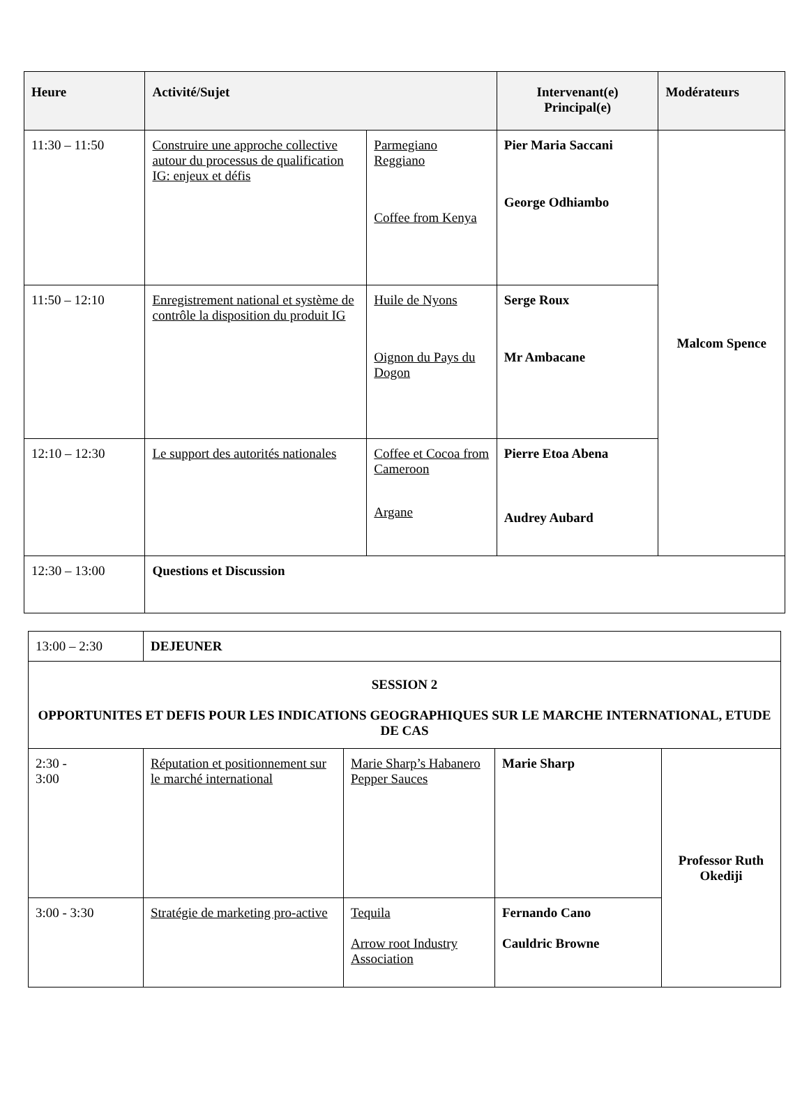| Heure | Activité/Sujet | | Intervenant(e) Principal(e) | Modérateurs |
| --- | --- | --- | --- | --- |
| 11:30 – 11:50 | Construire une approche collective autour du processus de qualification IG: enjeux et défis | Parmegiano Reggiano Coffee from Kenya | Pier Maria Saccani George Odhiambo | Malcom Spence |
| 11:50 – 12:10 | Enregistrement national et système de contrôle la disposition du produit IG | Huile de Nyons Oignon du Pays du Dogon | Serge Roux Mr Ambacane | |
| 12:10 – 12:30 | Le support des autorités nationales | Coffee et Cocoa from Cameroon Argane | Pierre Etoa Abena Audrey Aubard | |
| 12:30 – 13:00 | Questions et Discussion | | | |
| 13:00 – 2:30 | DEJEUNER | | | |
| SESSION 2 OPPORTUNITES ET DEFIS POUR LES INDICATIONS GEOGRAPHIQUES SUR LE MARCHE INTERNATIONAL, ETUDE DE CAS | | | | |
| 2:30 - 3:00 | Réputation et positionnement sur le marché international | Marie Sharp’s Habanero Pepper Sauces | Marie Sharp | Professor Ruth Okediji |
| 3:00 - 3:30 | Stratégie de marketing pro-active | Tequila Arrow root Industry Association | Fernando Cano Cauldric Browne | |